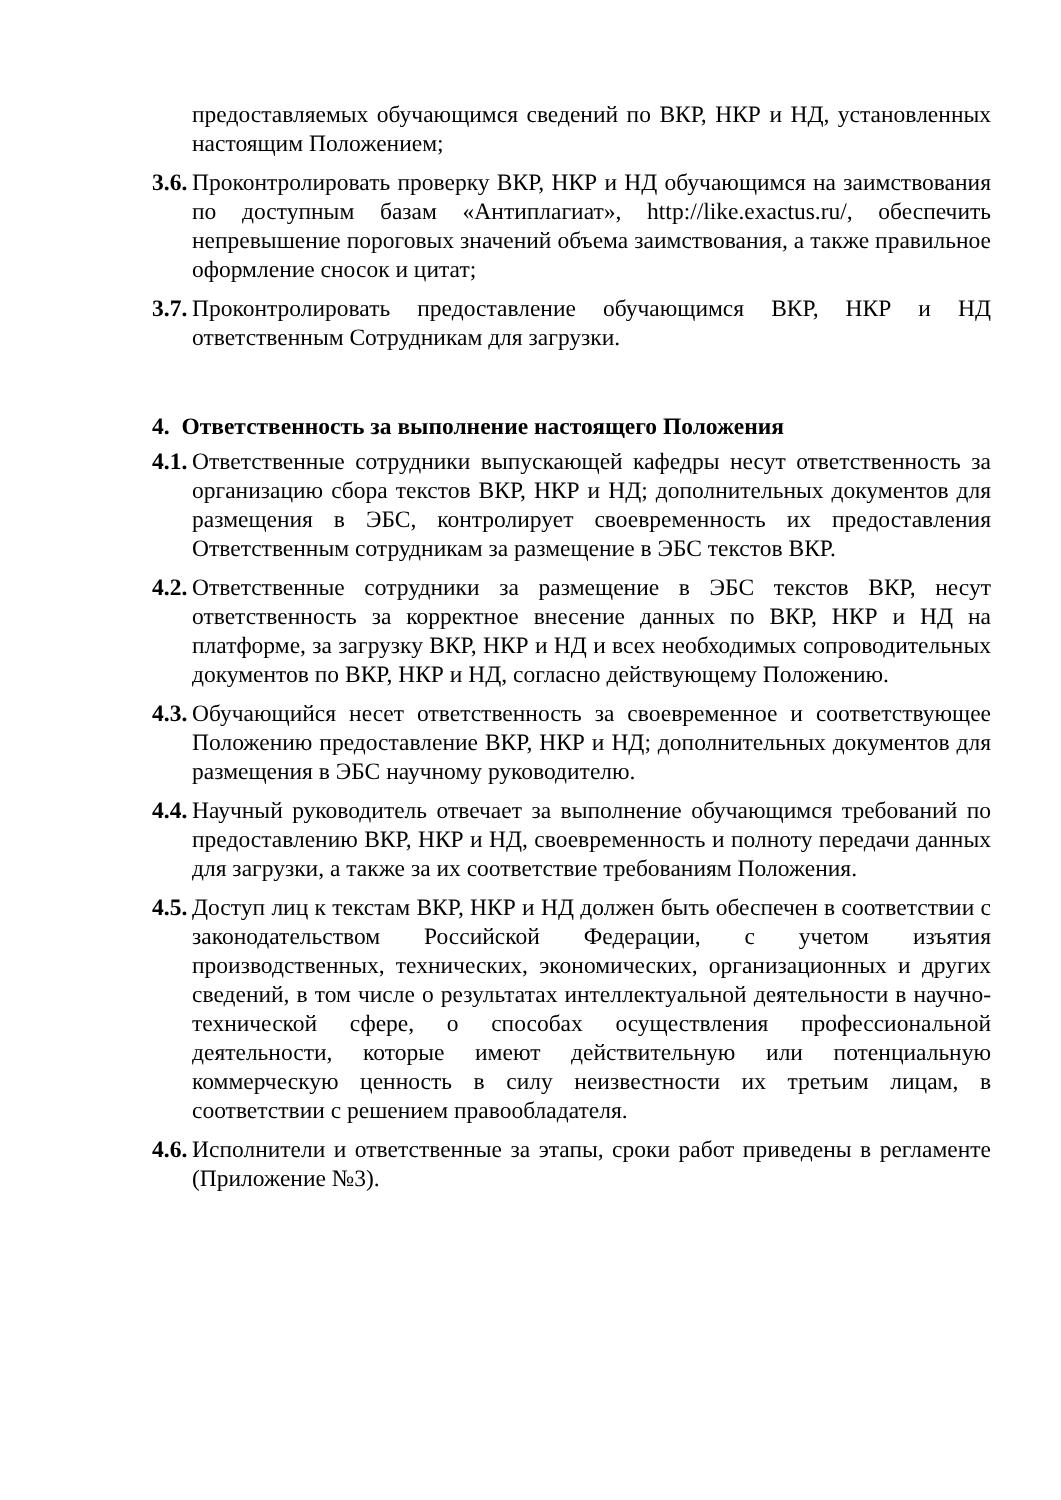предоставляемых обучающимся сведений по ВКР, НКР и НД, установленных настоящим Положением;
3.6. Проконтролировать проверку ВКР, НКР и НД обучающимся на заимствования по доступным базам «Антиплагиат», http://like.exactus.ru/, обеспечить непревышение пороговых значений объема заимствования, а также правильное оформление сносок и цитат;
3.7. Проконтролировать предоставление обучающимся ВКР, НКР и НД ответственным Сотрудникам для загрузки.
4. Ответственность за выполнение настоящего Положения
4.1. Ответственные сотрудники выпускающей кафедры несут ответственность за организацию сбора текстов ВКР, НКР и НД; дополнительных документов для размещения в ЭБС, контролирует своевременность их предоставления Ответственным сотрудникам за размещение в ЭБС текстов ВКР.
4.2. Ответственные сотрудники за размещение в ЭБС текстов ВКР, несут ответственность за корректное внесение данных по ВКР, НКР и НД на платформе, за загрузку ВКР, НКР и НД и всех необходимых сопроводительных документов по ВКР, НКР и НД, согласно действующему Положению.
4.3. Обучающийся несет ответственность за своевременное и соответствующее Положению предоставление ВКР, НКР и НД; дополнительных документов для размещения в ЭБС научному руководителю.
4.4. Научный руководитель отвечает за выполнение обучающимся требований по предоставлению ВКР, НКР и НД, своевременность и полноту передачи данных для загрузки, а также за их соответствие требованиям Положения.
4.5. Доступ лиц к текстам ВКР, НКР и НД должен быть обеспечен в соответствии с законодательством Российской Федерации, с учетом изъятия производственных, технических, экономических, организационных и других сведений, в том числе о результатах интеллектуальной деятельности в научно-технической сфере, о способах осуществления профессиональной деятельности, которые имеют действительную или потенциальную коммерческую ценность в силу неизвестности их третьим лицам, в соответствии с решением правообладателя.
4.6. Исполнители и ответственные за этапы, сроки работ приведены в регламенте (Приложение №3).